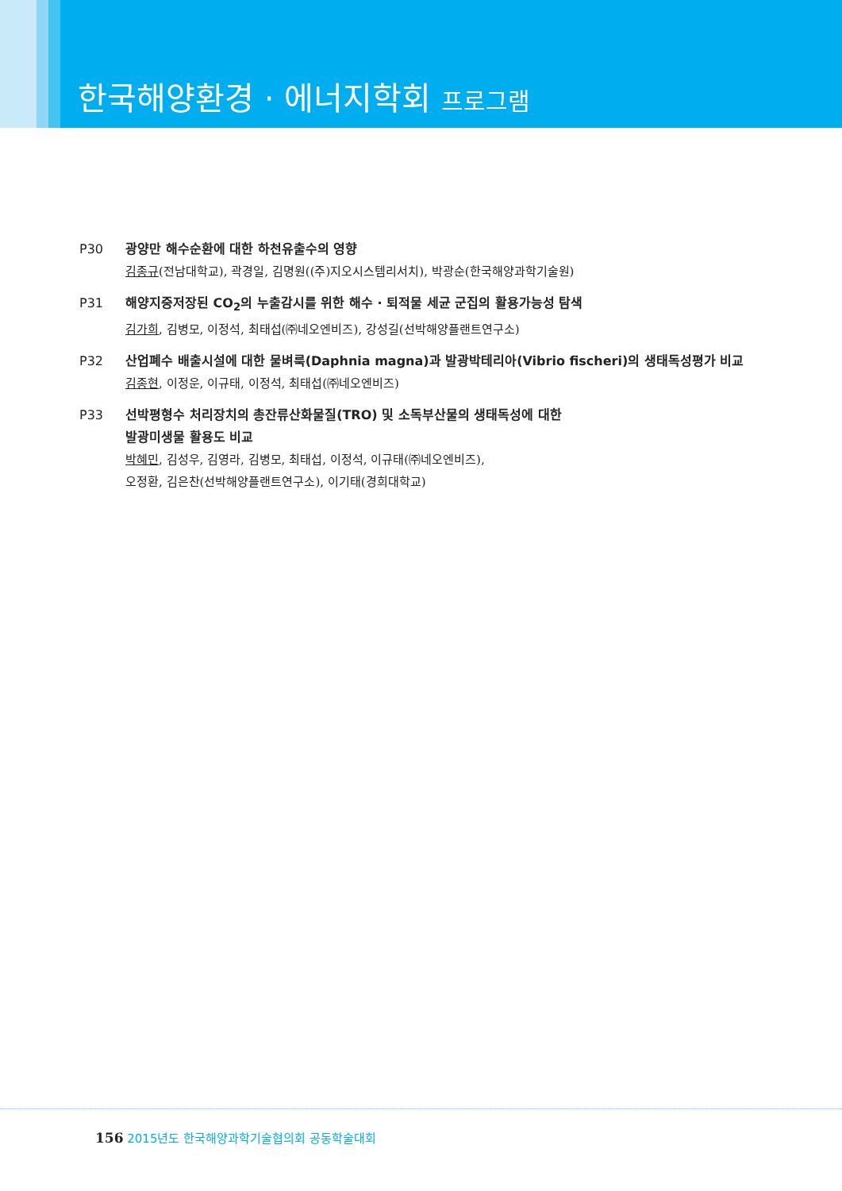한국해양환경 · 에너지학회 프로그램
P30 광양만 해수순환에 대한 하천유출수의 영향
김종규(전남대학교), 곽경일, 김명원((주)지오시스템리서치), 박광순(한국해양과학기술원)
P31 해양지중저장된 CO<sub>2</sub>의 누출감시를 위한 해수 · 퇴적물 세균 군집의 활용가능성 탐색
김가희, 김병모, 이정석, 최태섭(㈜네오엔비즈), 강성길(선박해양플랜트연구소)
P32 산업폐수 배출시설에 대한 물벼룩(Daphnia magna)과 발광박테리아(Vibrio fischeri)의 생태독성평가 비교
김종현, 이정운, 이규태, 이정석, 최태섭(㈜네오엔비즈)
P33 선박평형수 처리장치의 총잔류산화물질(TRO) 및 소독부산물의 생태독성에 대한
발광미생물 활용도 비교
박혜민, 김성우, 김영라, 김병모, 최태섭, 이정석, 이규태(㈜네오엔비즈),
오정환, 김은찬(선박해양플랜트연구소), 이기태(경희대학교)
156 2015년도 한국해양과학기술협의회 공동학술대회